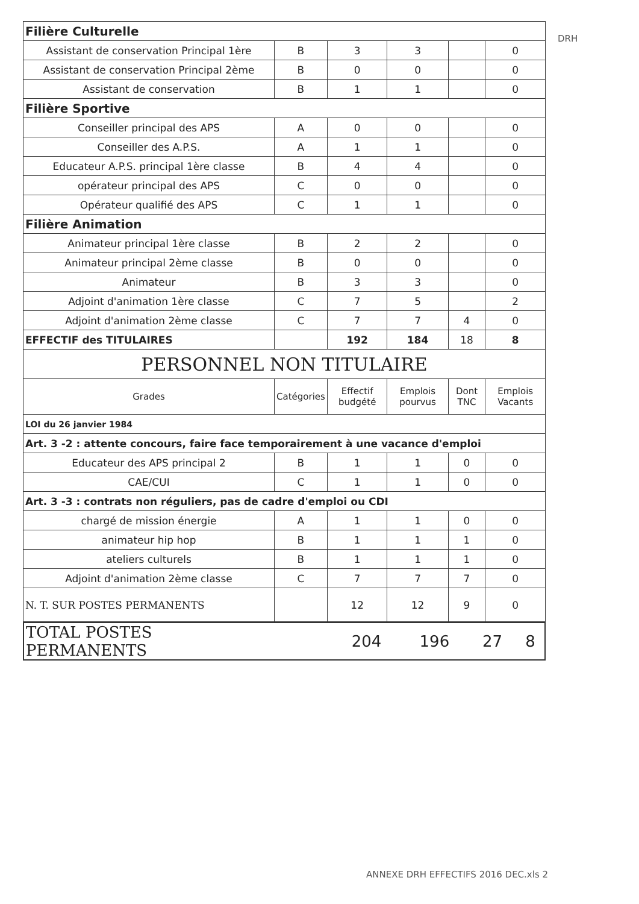DRH
| Filière Culturelle | | | | | |
| Assistant de conservation Principal 1ère | B | 3 | 3 | | 0 |
| Assistant de conservation Principal 2ème | B | 0 | 0 | | 0 |
| Assistant de conservation | B | 1 | 1 | | 0 |
| Filière Sportive | | | | | |
| Conseiller principal des APS | A | 0 | 0 | | 0 |
| Conseiller des A.P.S. | A | 1 | 1 | | 0 |
| Educateur A.P.S. principal 1ère classe | B | 4 | 4 | | 0 |
| opérateur principal des APS | C | 0 | 0 | | 0 |
| Opérateur qualifié des APS | C | 1 | 1 | | 0 |
| Filière Animation | | | | | |
| Animateur principal 1ère classe | B | 2 | 2 | | 0 |
| Animateur principal 2ème classe | B | 0 | 0 | | 0 |
| Animateur | B | 3 | 3 | | 0 |
| Adjoint d'animation 1ère classe | C | 7 | 5 | | 2 |
| Adjoint d'animation 2ème classe | C | 7 | 7 | 4 | 0 |
| EFFECTIF des TITULAIRES | | 192 | 184 | 18 | 8 |
| PERSONNEL NON TITULAIRE | | | | | |
| Grades | Catégories | Effectif budgété | Emplois pourvus | Dont TNC | Emplois Vacants |
| LOI du 26 janvier 1984 | | | | | |
| Art. 3 -2 : attente concours, faire face temporairement à une vacance d'emploi | | | | | |
| Educateur des APS principal 2 | B | 1 | 1 | 0 | 0 |
| CAE/CUI | C | 1 | 1 | 0 | 0 |
| Art. 3 -3 : contrats non réguliers, pas de cadre d'emploi ou CDI | | | | | |
| chargé de mission énergie | A | 1 | 1 | 0 | 0 |
| animateur hip hop | B | 1 | 1 | 1 | 0 |
| ateliers culturels | B | 1 | 1 | 1 | 0 |
| Adjoint d'animation 2ème classe | C | 7 | 7 | 7 | 0 |
| N. T. SUR POSTES PERMANENTS | | 12 | 12 | 9 | 0 |
| TOTAL POSTES PERMANENTS | | 204 | 196 | 27 | 8 |
ANNEXE DRH EFFECTIFS 2016 DEC.xls 2